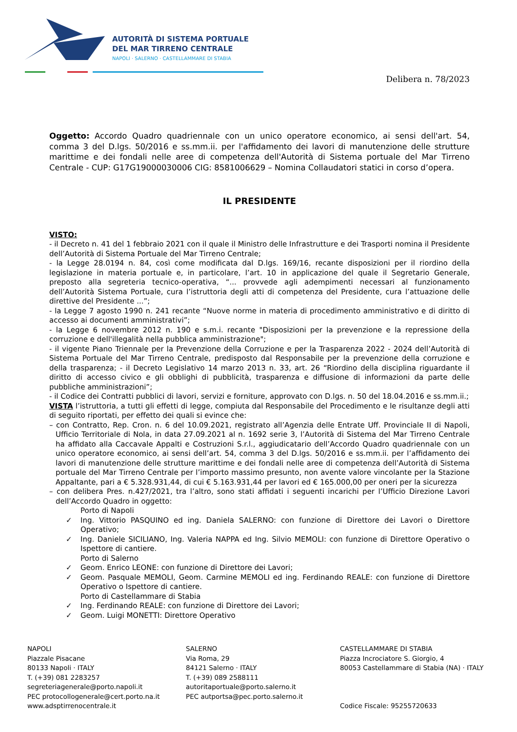AUTORITÀ DI SISTEMA PORTUALE
DEL MAR TIRRENO CENTRALE
NAPOLI · SALERNO · CASTELLAMMARE DI STABIA
Delibera n. 78/2023
Oggetto: Accordo Quadro quadriennale con un unico operatore economico, ai sensi dell'art. 54, comma 3 del D.lgs. 50/2016 e ss.mm.ii. per l'affidamento dei lavori di manutenzione delle strutture marittime e dei fondali nelle aree di competenza dell'Autorità di Sistema portuale del Mar Tirreno Centrale - CUP: G17G19000030006 CIG: 8581006629 – Nomina Collaudatori statici in corso d’opera.
IL PRESIDENTE
VISTO:
- il Decreto n. 41 del 1 febbraio 2021 con il quale il Ministro delle Infrastrutture e dei Trasporti nomina il Presidente dell’Autorità di Sistema Portuale del Mar Tirreno Centrale;
- la Legge 28.0194 n. 84, così come modificata dal D.lgs. 169/16, recante disposizioni per il riordino della legislazione in materia portuale e, in particolare, l’art. 10 in applicazione del quale il Segretario Generale, preposto alla segreteria tecnico-operativa, “... provvede agli adempimenti necessari al funzionamento dell’Autorità Sistema Portuale, cura l’istruttoria degli atti di competenza del Presidente, cura l’attuazione delle direttive del Presidente ...”;
- la Legge 7 agosto 1990 n. 241 recante “Nuove norme in materia di procedimento amministrativo e di diritto di accesso ai documenti amministrativi”;
- la Legge 6 novembre 2012 n. 190 e s.m.i. recante "Disposizioni per la prevenzione e la repressione della corruzione e dell'illegalità nella pubblica amministrazione";
- il vigente Piano Triennale per la Prevenzione della Corruzione e per la Trasparenza 2022 - 2024 dell’Autorità di Sistema Portuale del Mar Tirreno Centrale, predisposto dal Responsabile per la prevenzione della corruzione e della trasparenza; - il Decreto Legislativo 14 marzo 2013 n. 33, art. 26 “Riordino della disciplina riguardante il diritto di accesso civico e gli obblighi di pubblicità, trasparenza e diffusione di informazioni da parte delle pubbliche amministrazioni”;
- il Codice dei Contratti pubblici di lavori, servizi e forniture, approvato con D.lgs. n. 50 del 18.04.2016 e ss.mm.ii.;
VISTA l’istruttoria, a tutti gli effetti di legge, compiuta dal Responsabile del Procedimento e le risultanze degli atti di seguito riportati, per effetto dei quali si evince che:
– con Contratto, Rep. Cron. n. 6 del 10.09.2021, registrato all’Agenzia delle Entrate Uff. Provinciale II di Napoli, Ufficio Territoriale di Nola, in data 27.09.2021 al n. 1692 serie 3, l’Autorità di Sistema del Mar Tirreno Centrale ha affidato alla Caccavale Appalti e Costruzioni S.r.l., aggiudicatario dell’Accordo Quadro quadriennale con un unico operatore economico, ai sensi dell’art. 54, comma 3 del D.lgs. 50/2016 e ss.mm.ii. per l’affidamento dei lavori di manutenzione delle strutture marittime e dei fondali nelle aree di competenza dell’Autorità di Sistema portuale del Mar Tirreno Centrale per l’importo massimo presunto, non avente valore vincolante per la Stazione Appaltante, pari a € 5.328.931,44, di cui € 5.163.931,44 per lavori ed € 165.000,00 per oneri per la sicurezza
– con delibera Pres. n.427/2021, tra l’altro, sono stati affidati i seguenti incarichi per l’Ufficio Direzione Lavori dell’Accordo Quadro in oggetto:
Porto di Napoli
✓ Ing. Vittorio PASQUINO ed ing. Daniela SALERNO: con funzione di Direttore dei Lavori o Direttore Operativo;
✓ Ing. Daniele SICILIANO, Ing. Valeria NAPPA ed Ing. Silvio MEMOLI: con funzione di Direttore Operativo o Ispettore di cantiere.
Porto di Salerno
✓ Geom. Enrico LEONE: con funzione di Direttore dei Lavori;
✓ Geom. Pasquale MEMOLI, Geom. Carmine MEMOLI ed ing. Ferdinando REALE: con funzione di Direttore Operativo o Ispettore di cantiere.
Porto di Castellammare di Stabia
✓ Ing. Ferdinando REALE: con funzione di Direttore dei Lavori;
✓ Geom. Luigi MONETTI: Direttore Operativo
NAPOLI
Piazzale Pisacane
80133 Napoli · ITALY
T. (+39) 081 2283257
segreteriagenerale@porto.napoli.it
PEC protocollogenerale@cert.porto.na.it
www.adsptirrenocentrale.it
SALERNO
Via Roma, 29
84121 Salerno · ITALY
T. (+39) 089 2588111
autoritaportuale@porto.salerno.it
PEC autportsa@pec.porto.salerno.it
CASTELLAMMARE DI STABIA
Piazza Incrociatore S. Giorgio, 4
80053 Castellammare di Stabia (NA) · ITALY
Codice Fiscale: 95255720633